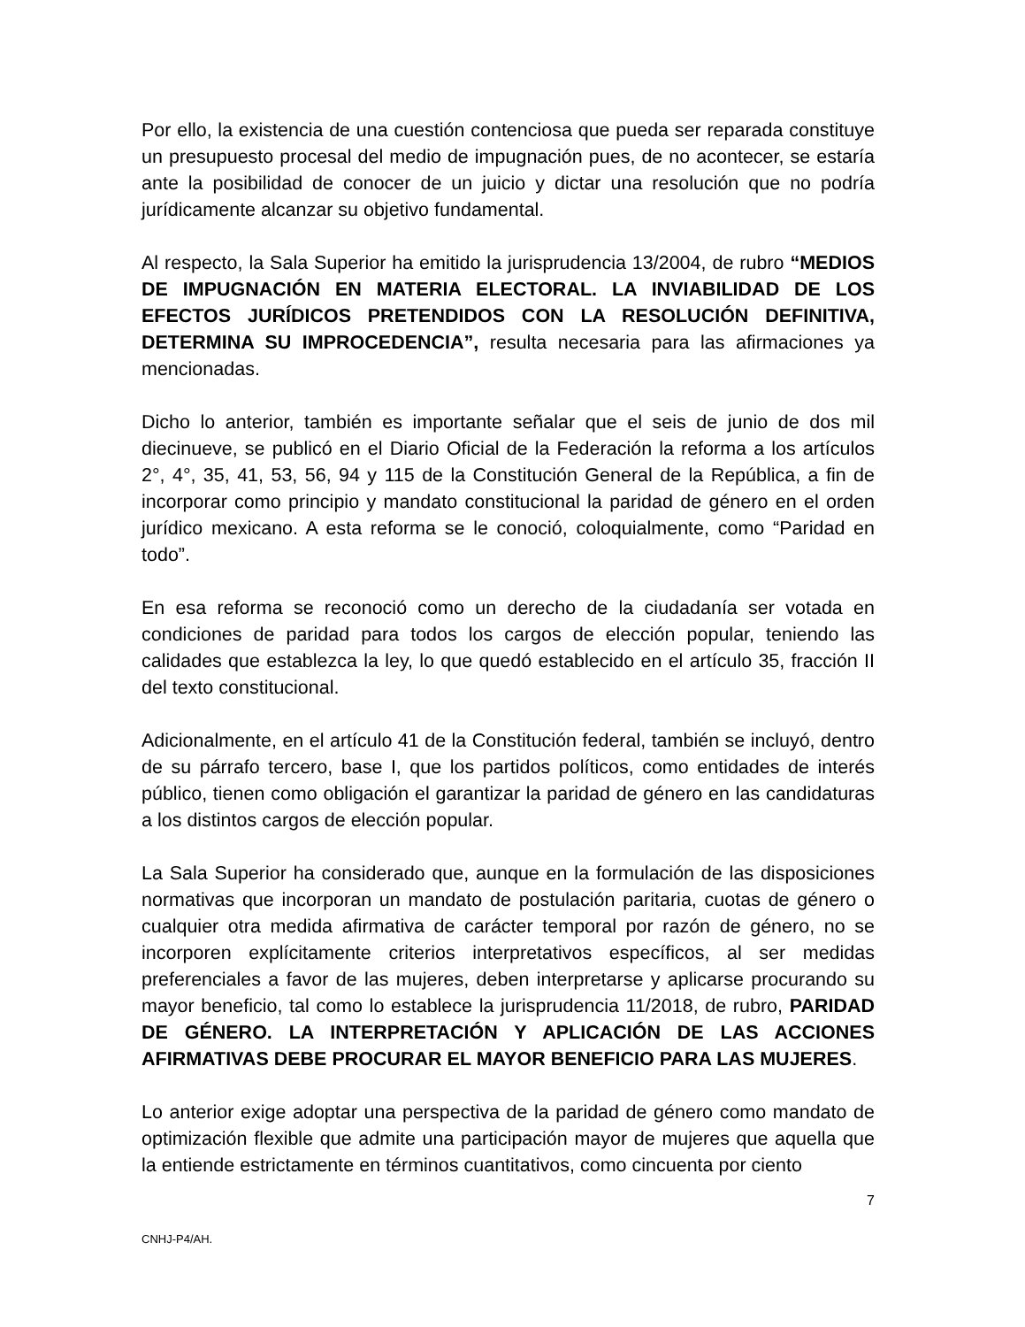Por ello, la existencia de una cuestión contenciosa que pueda ser reparada constituye un presupuesto procesal del medio de impugnación pues, de no acontecer, se estaría ante la posibilidad de conocer de un juicio y dictar una resolución que no podría jurídicamente alcanzar su objetivo fundamental.
Al respecto, la Sala Superior ha emitido la jurisprudencia 13/2004, de rubro “MEDIOS DE IMPUGNACIÓN EN MATERIA ELECTORAL. LA INVIABILIDAD DE LOS EFECTOS JURÍDICOS PRETENDIDOS CON LA RESOLUCIÓN DEFINITIVA, DETERMINA SU IMPROCEDENCIA”, resulta necesaria para las afirmaciones ya mencionadas.
Dicho lo anterior, también es importante señalar que el seis de junio de dos mil diecinueve, se publicó en el Diario Oficial de la Federación la reforma a los artículos 2°, 4°, 35, 41, 53, 56, 94 y 115 de la Constitución General de la República, a fin de incorporar como principio y mandato constitucional la paridad de género en el orden jurídico mexicano. A esta reforma se le conoció, coloquialmente, como “Paridad en todo”.
En esa reforma se reconoció como un derecho de la ciudadanía ser votada en condiciones de paridad para todos los cargos de elección popular, teniendo las calidades que establezca la ley, lo que quedó establecido en el artículo 35, fracción II del texto constitucional.
Adicionalmente, en el artículo 41 de la Constitución federal, también se incluyó, dentro de su párrafo tercero, base I, que los partidos políticos, como entidades de interés público, tienen como obligación el garantizar la paridad de género en las candidaturas a los distintos cargos de elección popular.
La Sala Superior ha considerado que, aunque en la formulación de las disposiciones normativas que incorporan un mandato de postulación paritaria, cuotas de género o cualquier otra medida afirmativa de carácter temporal por razón de género, no se incorporen explícitamente criterios interpretativos específicos, al ser medidas preferenciales a favor de las mujeres, deben interpretarse y aplicarse procurando su mayor beneficio, tal como lo establece la jurisprudencia 11/2018, de rubro, PARIDAD DE GÉNERO. LA INTERPRETACIÓN Y APLICACIÓN DE LAS ACCIONES AFIRMATIVAS DEBE PROCURAR EL MAYOR BENEFICIO PARA LAS MUJERES.
Lo anterior exige adoptar una perspectiva de la paridad de género como mandato de optimización flexible que admite una participación mayor de mujeres que aquella que la entiende estrictamente en términos cuantitativos, como cincuenta por ciento
7
CNHJ-P4/AH.